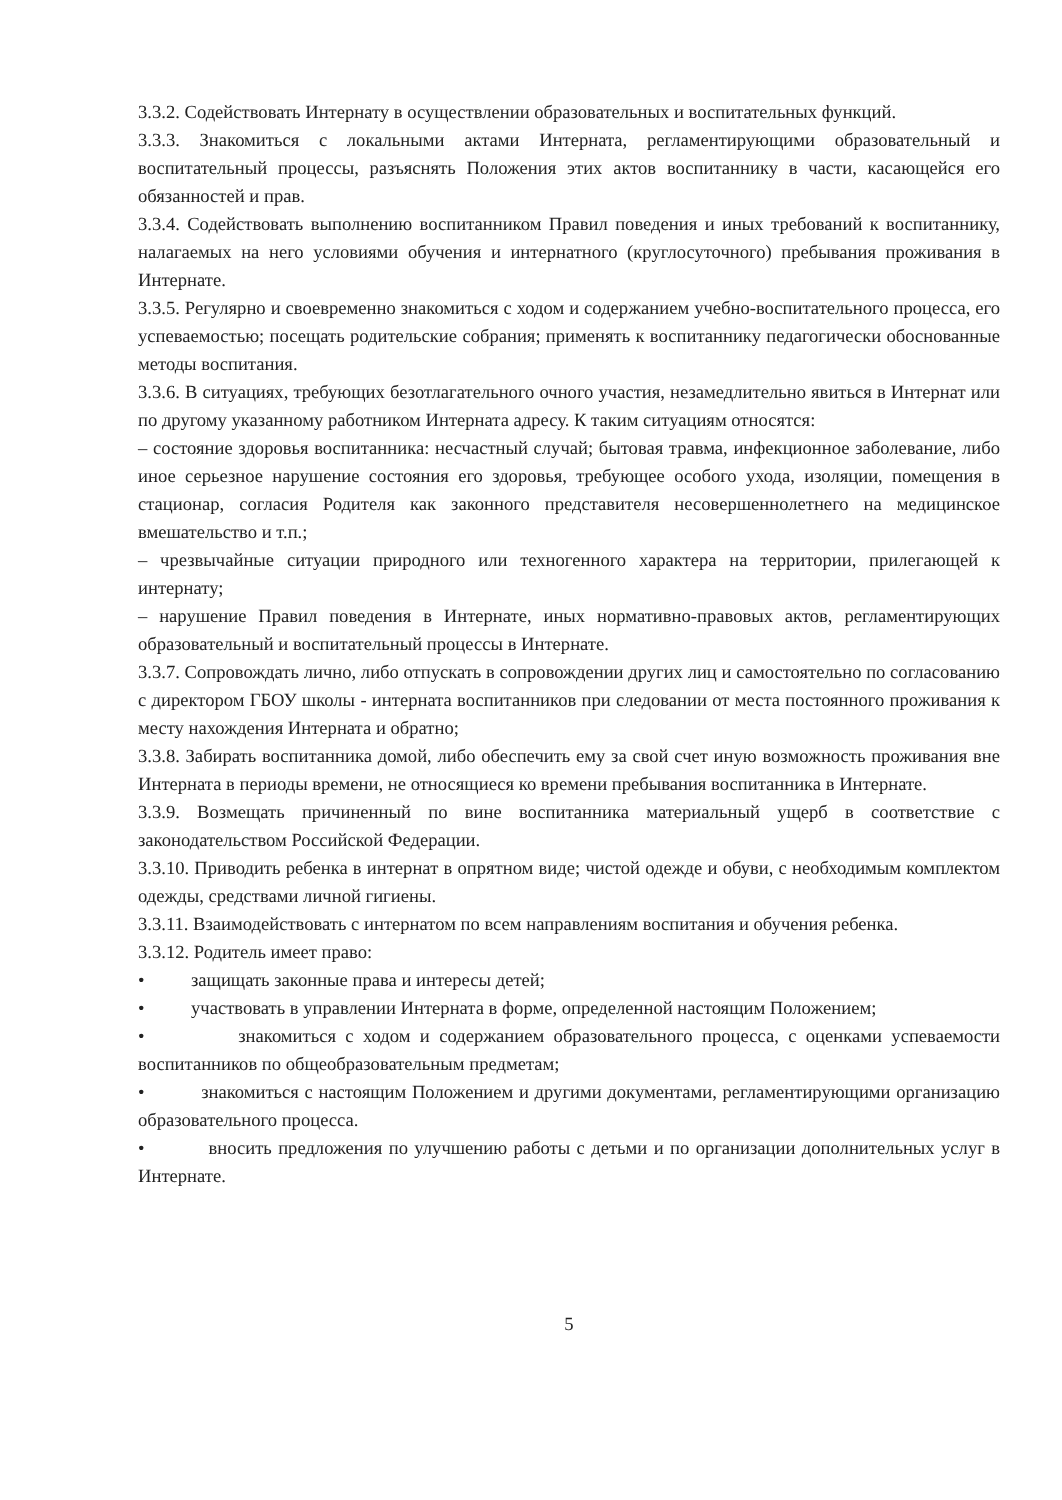3.3.2. Содействовать Интернату в осуществлении образовательных и воспитательных функций.
3.3.3. Знакомиться с локальными актами Интерната, регламентирующими образовательный и воспитательный процессы, разъяснять Положения этих актов воспитаннику в части, касающейся его обязанностей и прав.
3.3.4. Содействовать выполнению воспитанником Правил поведения и иных требований к воспитаннику, налагаемых на него условиями обучения и интернатного (круглосуточного) пребывания проживания в Интернате.
3.3.5. Регулярно и своевременно знакомиться с ходом и содержанием учебно-воспитательного процесса, его успеваемостью; посещать родительские собрания; применять к воспитаннику педагогически обоснованные методы воспитания.
3.3.6. В ситуациях, требующих безотлагательного очного участия, незамедлительно явиться в Интернат или по другому указанному работником Интерната адресу. К таким ситуациям относятся:
– состояние здоровья воспитанника: несчастный случай; бытовая травма, инфекционное заболевание, либо иное серьезное нарушение состояния его здоровья, требующее особого ухода, изоляции, помещения в стационар, согласия Родителя как законного представителя несовершеннолетнего на медицинское вмешательство и т.п.;
– чрезвычайные ситуации природного или техногенного характера на территории, прилегающей к интернату;
– нарушение Правил поведения в Интернате, иных нормативно-правовых актов, регламентирующих образовательный и воспитательный процессы в Интернате.
3.3.7. Сопровождать лично, либо отпускать в сопровождении других лиц и самостоятельно по согласованию с директором ГБОУ школы - интерната воспитанников при следовании от места постоянного проживания к месту нахождения Интерната и обратно;
3.3.8. Забирать воспитанника домой, либо обеспечить ему за свой счет иную возможность проживания вне Интерната в периоды времени, не относящиеся ко времени пребывания воспитанника в Интернате.
3.3.9. Возмещать причиненный по вине воспитанника материальный ущерб в соответствие с законодательством Российской Федерации.
3.3.10. Приводить ребенка в интернат в опрятном виде; чистой одежде и обуви, с необходимым комплектом одежды, средствами личной гигиены.
3.3.11. Взаимодействовать с интернатом по всем направлениям воспитания и обучения ребенка.
3.3.12. Родитель имеет право:
• защищать законные права и интересы детей;
• участвовать в управлении Интерната в форме, определенной настоящим Положением;
• знакомиться с ходом и содержанием образовательного процесса, с оценками успеваемости воспитанников по общеобразовательным предметам;
• знакомиться с настоящим Положением и другими документами, регламентирующими организацию образовательного процесса.
• вносить предложения по улучшению работы с детьми и по организации дополнительных услуг в Интернате.
5